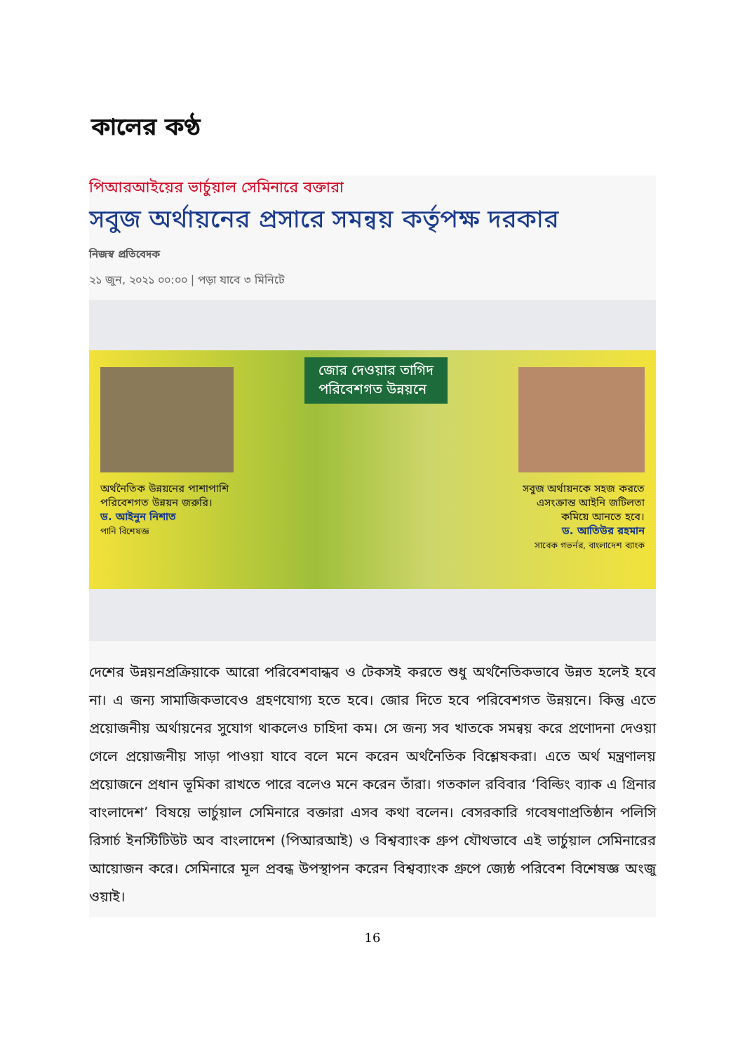কালের কণ্ঠ
পিআরআইয়ের ভার্চুয়াল সেমিনারে বক্তারা
সবুজ অর্থায়নের প্রসারে সমন্বয় কর্তৃপক্ষ দরকার
নিজস্ব প্রতিবেদক
২১ জুন, ২০২১ ০০:০০ | পড়া যাবে ৩ মিনিটে
অর্থনৈতিক উন্নয়নের পাশাপাশি পরিবেশগত উন্নয়ন জরুরি।
ড. আইনুন নিশাত
পানি বিশেষজ্ঞ
জোর দেওয়ার তাগিদ
পরিবেশগত উন্নয়নে
সবুজ অর্থায়নকে সহজ করতে এসংক্রান্ত আইনি জটিলতা কমিয়ে আনতে হবে।
ড. আতিউর রহমান
সাবেক গভর্নর, বাংলাদেশ ব্যাংক
দেশের উন্নয়নপ্রক্রিয়াকে আরো পরিবেশবান্ধব ও টেকসই করতে শুধু অর্থনৈতিকভাবে উন্নত হলেই হবে না। এ জন্য সামাজিকভাবেও গ্রহণযোগ্য হতে হবে। জোর দিতে হবে পরিবেশগত উন্নয়নে। কিন্তু এতে প্রয়োজনীয় অর্থায়নের সুযোগ থাকলেও চাহিদা কম। সে জন্য সব খাতকে সমন্বয় করে প্রণোদনা দেওয়া গেলে প্রয়োজনীয় সাড়া পাওয়া যাবে বলে মনে করেন অর্থনৈতিক বিশ্লেষকরা। এতে অর্থ মন্ত্রণালয় প্রয়োজনে প্রধান ভূমিকা রাখতে পারে বলেও মনে করেন তাঁরা। গতকাল রবিবার ‘বিল্ডিং ব্যাক এ গ্রিনার বাংলাদেশ’ বিষয়ে ভার্চুয়াল সেমিনারে বক্তারা এসব কথা বলেন। বেসরকারি গবেষণাপ্রতিষ্ঠান পলিসি রিসার্চ ইনস্টিটিউট অব বাংলাদেশ (পিআরআই) ও বিশ্বব্যাংক গ্রুপ যৌথভাবে এই ভার্চুয়াল সেমিনারের আয়োজন করে। সেমিনারে মূল প্রবন্ধ উপস্থাপন করেন বিশ্বব্যাংক গ্রুপে জ্যেষ্ঠ পরিবেশ বিশেষজ্ঞ অংজু ওয়াই।
16